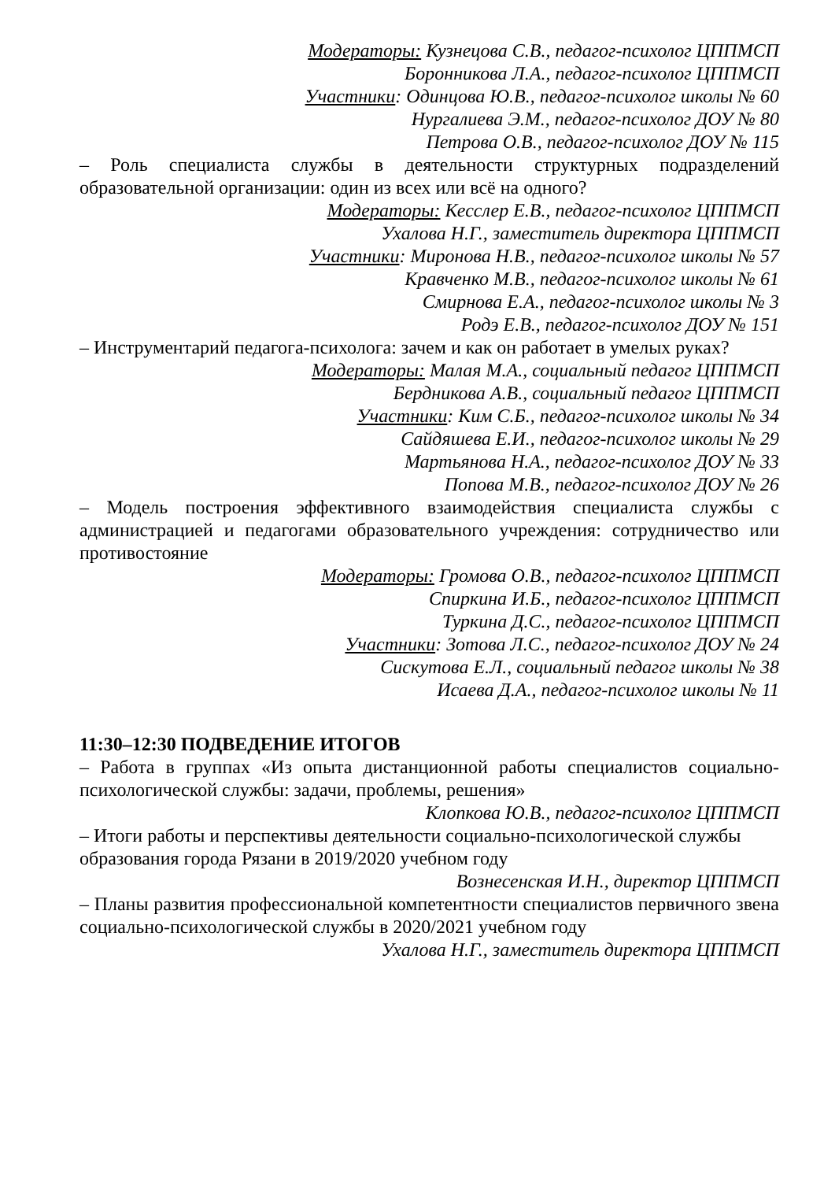Модераторы: Кузнецова С.В., педагог-психолог ЦППМСП
Боронникова Л.А., педагог-психолог ЦППМСП
Участники: Одинцова Ю.В., педагог-психолог школы № 60
Нургалиева Э.М., педагог-психолог ДОУ № 80
Петрова О.В., педагог-психолог ДОУ № 115
– Роль специалиста службы в деятельности структурных подразделений образовательной организации: один из всех или всё на одного?
Модераторы: Кесслер Е.В., педагог-психолог ЦППМСП
Ухалова Н.Г., заместитель директора ЦППМСП
Участники: Миронова Н.В., педагог-психолог школы № 57
Кравченко М.В., педагог-психолог школы № 61
Смирнова Е.А., педагог-психолог школы № 3
Родэ Е.В., педагог-психолог ДОУ № 151
– Инструментарий педагога-психолога: зачем и как он работает в умелых руках?
Модераторы: Малая М.А., социальный педагог ЦППМСП
Бердникова А.В., социальный педагог ЦППМСП
Участники: Ким С.Б., педагог-психолог школы № 34
Сайдяшева Е.И., педагог-психолог школы № 29
Мартьянова Н.А., педагог-психолог ДОУ № 33
Попова М.В., педагог-психолог ДОУ № 26
– Модель построения эффективного взаимодействия специалиста службы с администрацией и педагогами образовательного учреждения: сотрудничество или противостояние
Модераторы: Громова О.В., педагог-психолог ЦППМСП
Спиркина И.Б., педагог-психолог ЦППМСП
Туркина Д.С., педагог-психолог ЦППМСП
Участники: Зотова Л.С., педагог-психолог ДОУ № 24
Сискутова Е.Л., социальный педагог школы № 38
Исаева Д.А., педагог-психолог школы № 11
11:30–12:30 ПОДВЕДЕНИЕ ИТОГОВ
– Работа в группах «Из опыта дистанционной работы специалистов социально-психологической службы: задачи, проблемы, решения»
Клопкова Ю.В., педагог-психолог ЦППМСП
– Итоги работы и перспективы деятельности социально-психологической службы образования города Рязани в 2019/2020 учебном году
Вознесенская И.Н., директор ЦППМСП
– Планы развития профессиональной компетентности специалистов первичного звена социально-психологической службы в 2020/2021 учебном году
Ухалова Н.Г., заместитель директора ЦППМСП